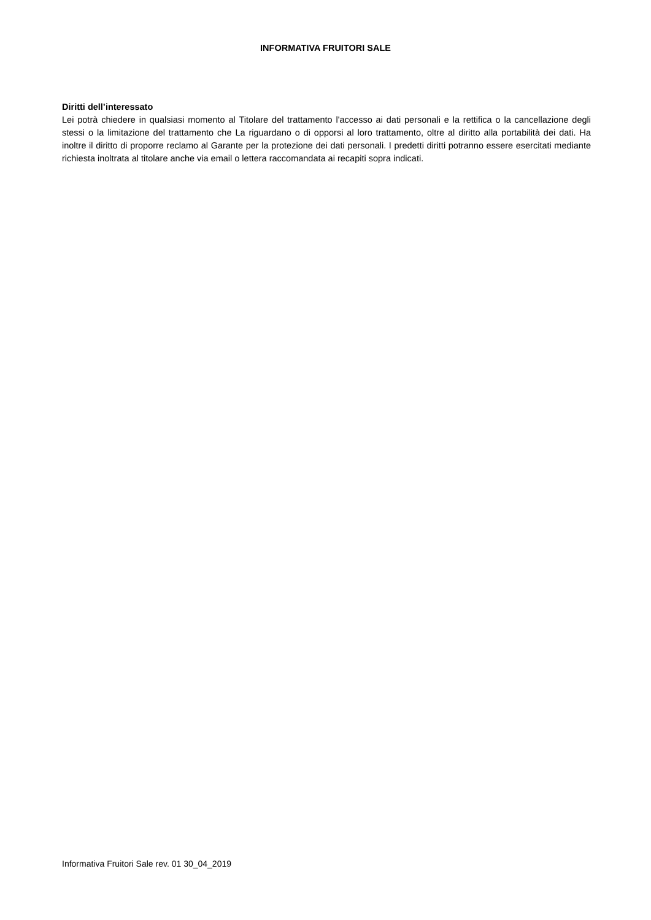INFORMATIVA FRUITORI SALE
Diritti dell’interessato
Lei potrà chiedere in qualsiasi momento al Titolare del trattamento l'accesso ai dati personali e la rettifica o la cancellazione degli stessi o la limitazione del trattamento che La riguardano o di opporsi al loro trattamento, oltre al diritto alla portabilità dei dati. Ha inoltre il diritto di proporre reclamo al Garante per la protezione dei dati personali. I predetti diritti potranno essere esercitati mediante richiesta inoltrata al titolare anche via email o lettera raccomandata ai recapiti sopra indicati.
Informativa Fruitori Sale rev. 01 30_04_2019